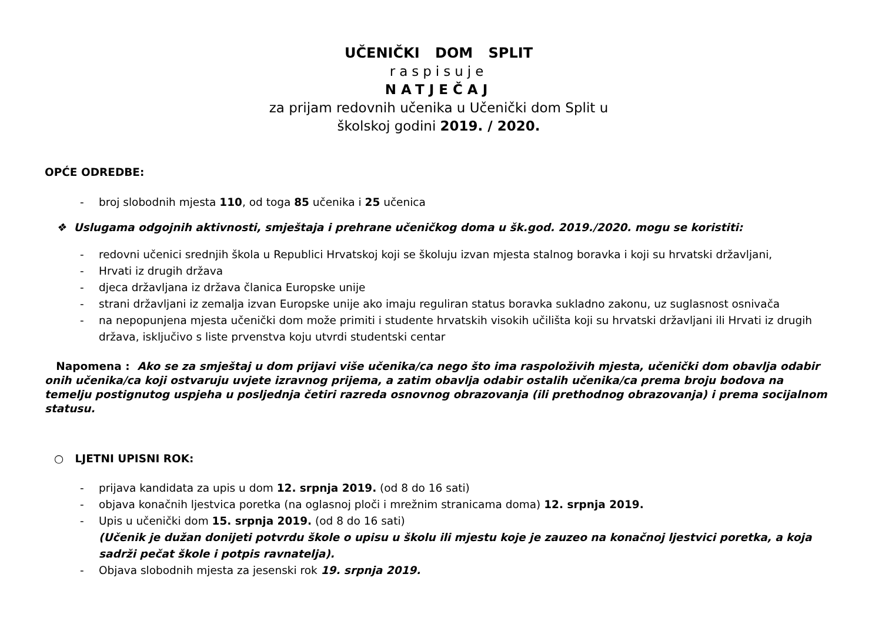UČENIČKI DOM SPLIT
raspisuje
NATJEČAJ
za prijam redovnih učenika u Učenički dom Split u
školskoj godini 2019. / 2020.
OPĆE ODREDBE:
- broj slobodnih mjesta 110, od toga 85 učenika i 25 učenica
❖ Uslugama odgojnih aktivnosti, smještaja i prehrane učeničkog doma u šk.god. 2019./2020. mogu se koristiti:
- redovni učenici srednjih škola u Republici Hrvatskoj koji se školuju izvan mjesta stalnog boravka i koji su hrvatski državljani,
- Hrvati iz drugih država
- djeca državljana iz država članica Europske unije
- strani državljani iz zemalja izvan Europske unije ako imaju reguliran status boravka sukladno zakonu, uz suglasnost osnivača
- na nepopunjena mjesta učenički dom može primiti i studente hrvatskih visokih učilišta koji su hrvatski državljani ili Hrvati iz drugih država, isključivo s liste prvenstva koju utvrdi studentski centar
Napomena : Ako se za smještaj u dom prijavi više učenika/ca nego što ima raspoloživih mjesta, učenički dom obavlja odabir onih učenika/ca koji ostvaruju uvjete izravnog prijema, a zatim obavlja odabir ostalih učenika/ca prema broju bodova na temelju postignutog uspjeha u posljednja četiri razreda osnovnog obrazovanja (ili prethodnog obrazovanja) i prema socijalnom statusu.
○ LJETNI UPISNI ROK:
- prijava kandidata za upis u dom 12. srpnja 2019. (od 8 do 16 sati)
- objava konačnih ljestvica poretka (na oglasnoj ploči i mrežnim stranicama doma) 12. srpnja 2019.
- Upis u učenički dom 15. srpnja 2019. (od 8 do 16 sati)
(Učenik je dužan donijeti potvrdu škole o upisu u školu ili mjestu koje je zauzeo na konačnoj ljestvici poretka, a koja sadrži pečat škole i potpis ravnatelja).
- Objava slobodnih mjesta za jesenski rok 19. srpnja 2019.